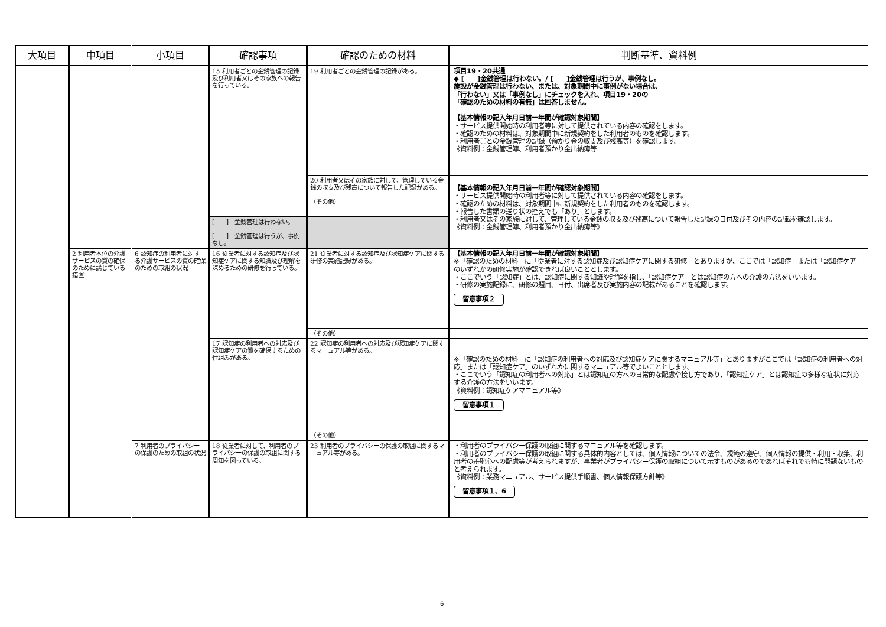| 大項目 | 中項目 | 小項目 | 確認事項 | 確認のための材料 | 判断基準、資料例 |
| --- | --- | --- | --- | --- | --- |
| | | | 15 利用者ごとの金銭管理の記録及び利用者又はその家族への報告を行っている。 | 19 利用者ごとの金銭管理の記録がある。 | 項目19・20共通 ◆ [ ]金銭管理は行わない。/ [ ]金銭管理は行うが、事例なし。 施設が金銭管理は行わない、または、対象期間中に事例がない場合は、 「行わない」又は「事例なし」にチェックを入れ、項目19・20の 「確認のための材料の有無」は回答しません。 【基本情報の記入年月日前一年間が確認対象期間】 ・サービス提供開始時の利用者等に対して提供されている内容の確認をします。 ・確認のための材料は、対象期間中に新規契約をした利用者のものを確認します。 ・利用者ごとの金銭管理の記録（預かり金の収支及び残高等）を確認します。 《資料例：金銭管理簿、利用者預かり金出納簿等 |
| | | | | 20 利用者又はその家族に対して、管理している金銭の収支及び残高について報告した記録がある。 （その他） | 【基本情報の記入年月日前一年間が確認対象期間】 ・サービス提供開始時の利用者等に対して提供されている内容の確認をします。 ・確認のための材料は、対象期間中に新規契約をした利用者のものを確認します。 ・報告した書類の送り状の控えでも「あり」とします。 ・利用者又はその家族に対して、管理している金銭の収支及び残高について報告した記録の日付及びその内容の記載を確認します。 《資料例：金銭管理簿、利用者預かり金出納簿等》 |
| | | | [ ] 金銭管理は行わない。 [ ] 金銭管理は行うが、事例なし。 | | |
| | 2 利用者本位の介護サービスの質の確保のために講じている措置 | 6 認知症の利用者に対する介護サービスの質の確保のための取組の状況 | 16 従業者に対する認知症及び認知症ケアに関する知識及び理解を深めるための研修を行っている。 | 21 従業者に対する認知症及び認知症ケアに関する研修の実施記録がある。 | 【基本情報の記入年月日前一年間が確認対象期間】 ※「確認のための材料」に「従業者に対する認知症及び認知症ケアに関する研修」とありますが、ここでは「認知症」または「認知症ケア」のいずれかの研修実施が確認できれば良いこととします。 ・ここでいう「認知症」とは、認知症に関する知識や理解を指し、「認知症ケア」とは認知症の方への介護の方法をいいます。 ・研修の実施記録に、研修の題目、日付、出席者及び実施内容の記載があることを確認します。 留意事項２ |
| | | | | （その他） | |
| | | | 17 認知症の利用者への対応及び認知症ケアの質を確保するための仕組みがある。 | 22 認知症の利用者への対応及び認知症ケアに関するマニュアル等がある。 | ※「確認のための材料」に「認知症の利用者への対応及び認知症ケアに関するマニュアル等」とありますがここでは「認知症の利用者への対応」または「認知症ケア」のいずれかに関するマニュアル等でよいこととします。 ・ここでいう「認知症の利用者への対応」とは認知症の方への日常的な配慮や接し方であり、「認知症ケア」とは認知症の多様な症状に対応する介護の方法をいいます。 《資料例：認知症ケアマニュアル等》 留意事項１ |
| | | | | （その他） | |
| | | 7 利用者のプライバシーの保護のための取組の状況 | 18 従業者に対して、利用者のプライバシーの保護の取組に関する周知を図っている。 | 23 利用者のプライバシーの保護の取組に関するマニュアル等がある。 | ・利用者のプライバシー保護の取組に関するマニュアル等を確認します。 ・利用者のプライバシー保護の取組に関する具体的内容としては、個人情報についての法令、規範の遵守、個人情報の提供・利用・収集、利用者の羞恥心への配慮等が考えられますが、事業者がプライバシー保護の取組について示すものがあるのであればそれでも特に問題ないものと考えられます。 《資料例：業務マニュアル、サービス提供手順書、個人情報保護方針等》 留意事項１、6 |
6